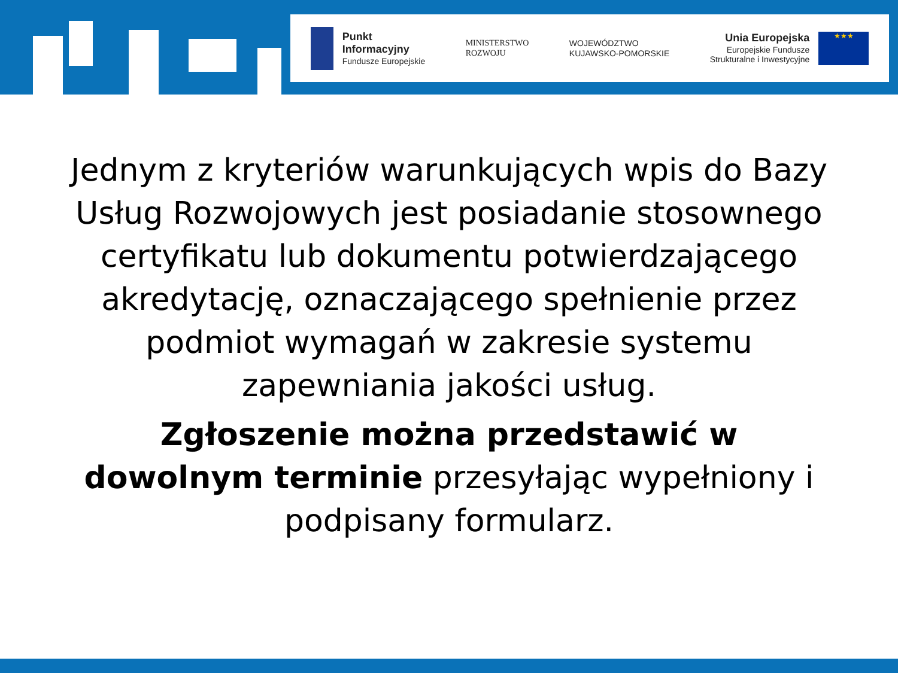Punkt
Informacyjny
Fundusze Europejskie
MINISTERSTWO
ROZWOJU
WOJEWÓDZTWO
KUJAWSKO-POMORSKIE
Unia Europejska
Europejskie Fundusze
Strukturalne i Inwestycyjne
★★★
Jednym z kryteriów warunkujących wpis do Bazy Usług Rozwojowych jest posiadanie stosownego certyfikatu lub dokumentu potwierdzającego akredytację, oznaczającego spełnienie przez podmiot wymagań w zakresie systemu zapewniania jakości usług.
Zgłoszenie można przedstawić w dowolnym terminie przesyłając wypełniony i podpisany formularz.